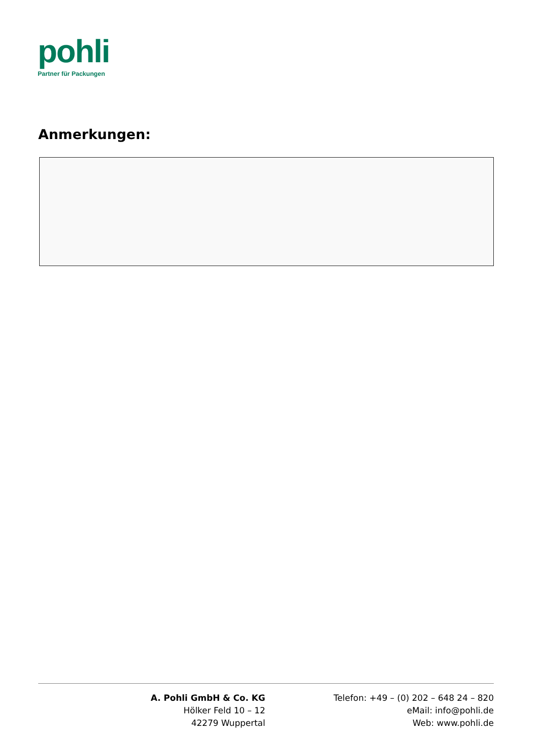pohli
Partner für Packungen
Anmerkungen:
A. Pohli GmbH & Co. KG
Hölker Feld 10 – 12
42279 Wuppertal
Telefon: +49 – (0) 202 – 648 24 – 820
eMail: info@pohli.de
Web: www.pohli.de